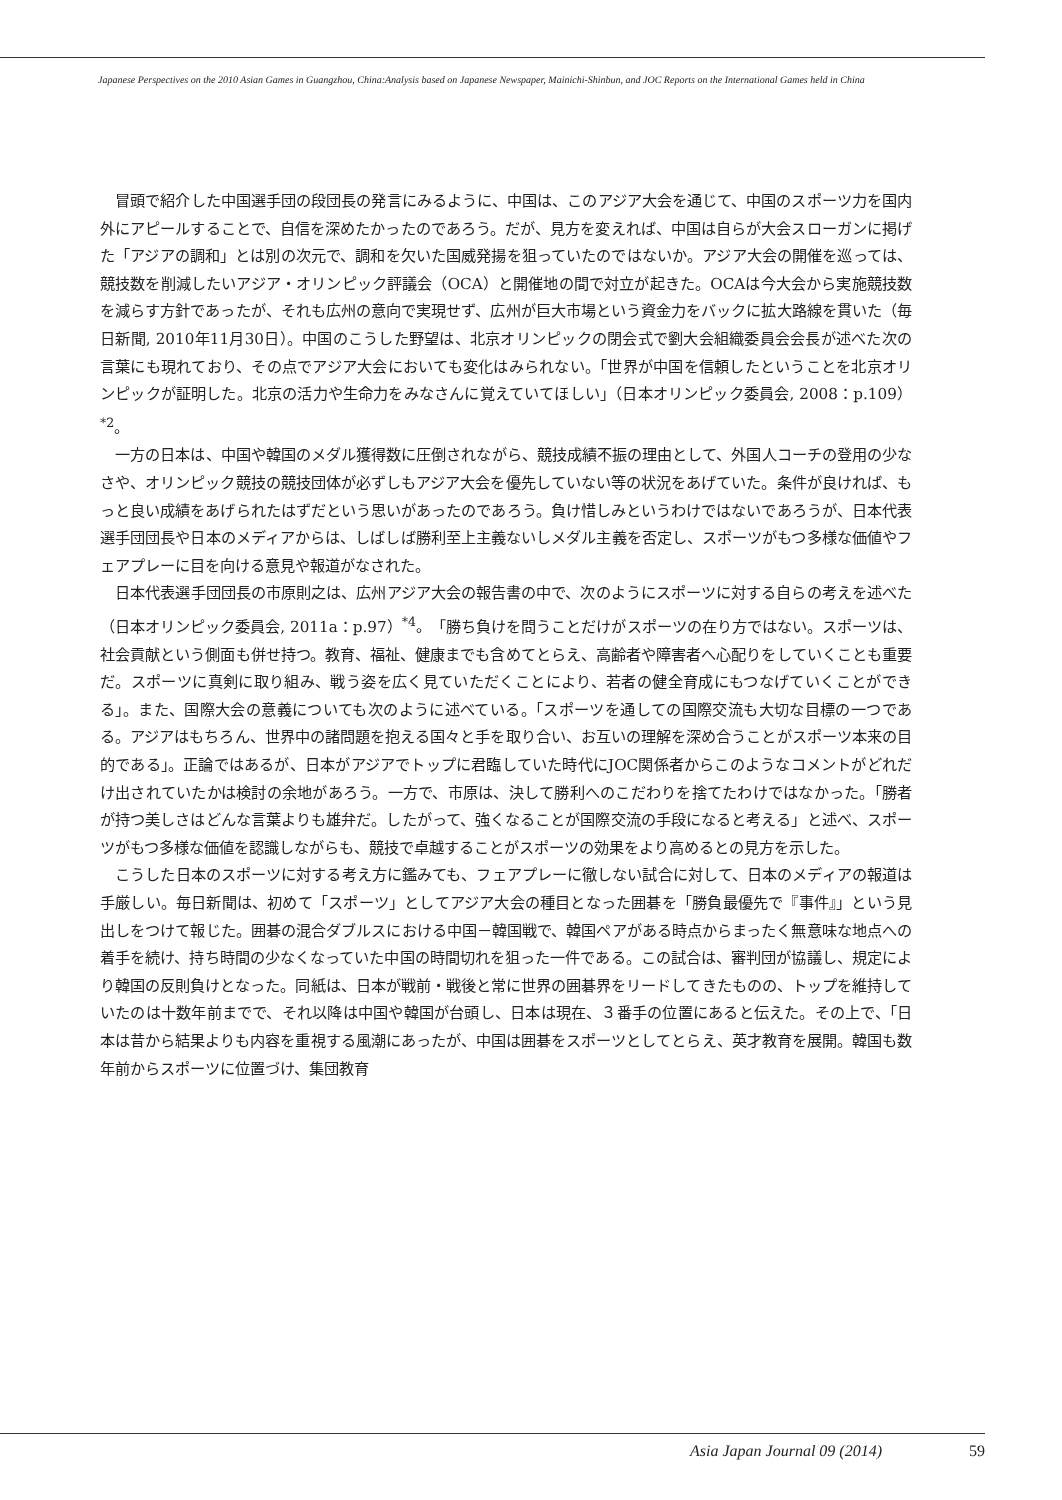Japanese Perspectives on the 2010 Asian Games in Guangzhou, China:Analysis based on Japanese Newspaper, Mainichi-Shinbun, and JOC Reports on the International Games held in China
冒頭で紹介した中国選手団の段団長の発言にみるように、中国は、このアジア大会を通じて、中国のスポーツ力を国内外にアピールすることで、自信を深めたかったのであろう。だが、見方を変えれば、中国は自らが大会スローガンに掲げた「アジアの調和」とは別の次元で、調和を欠いた国威発揚を狙っていたのではないか。アジア大会の開催を巡っては、競技数を削減したいアジア・オリンピック評議会（OCA）と開催地の間で対立が起きた。OCAは今大会から実施競技数を減らす方針であったが、それも広州の意向で実現せず、広州が巨大市場という資金力をバックに拡大路線を貫いた（毎日新聞, 2010年11月30日）。中国のこうした野望は、北京オリンピックの閉会式で劉大会組織委員会会長が述べた次の言葉にも現れており、その点でアジア大会においても変化はみられない。「世界が中国を信頼したということを北京オリンピックが証明した。北京の活力や生命力をみなさんに覚えていてほしい」（日本オリンピック委員会, 2008：p.109）<sup>*2</sup>。
一方の日本は、中国や韓国のメダル獲得数に圧倒されながら、競技成績不振の理由として、外国人コーチの登用の少なさや、オリンピック競技の競技団体が必ずしもアジア大会を優先していない等の状況をあげていた。条件が良ければ、もっと良い成績をあげられたはずだという思いがあったのであろう。負け惜しみというわけではないであろうが、日本代表選手団団長や日本のメディアからは、しばしば勝利至上主義ないしメダル主義を否定し、スポーツがもつ多様な価値やフェアプレーに目を向ける意見や報道がなされた。
日本代表選手団団長の市原則之は、広州アジア大会の報告書の中で、次のようにスポーツに対する自らの考えを述べた（日本オリンピック委員会, 2011a：p.97）<sup>*4</sup>。「勝ち負けを問うことだけがスポーツの在り方ではない。スポーツは、社会貢献という側面も併せ持つ。教育、福祉、健康までも含めてとらえ、高齢者や障害者へ心配りをしていくことも重要だ。スポーツに真剣に取り組み、戦う姿を広く見ていただくことにより、若者の健全育成にもつなげていくことができる」。また、国際大会の意義についても次のように述べている。「スポーツを通しての国際交流も大切な目標の一つである。アジアはもちろん、世界中の諸問題を抱える国々と手を取り合い、お互いの理解を深め合うことがスポーツ本来の目的である」。正論ではあるが、日本がアジアでトップに君臨していた時代にJOC関係者からこのようなコメントがどれだけ出されていたかは検討の余地があろう。一方で、市原は、決して勝利へのこだわりを捨てたわけではなかった。「勝者が持つ美しさはどんな言葉よりも雄弁だ。したがって、強くなることが国際交流の手段になると考える」と述べ、スポーツがもつ多様な価値を認識しながらも、競技で卓越することがスポーツの効果をより高めるとの見方を示した。
こうした日本のスポーツに対する考え方に鑑みても、フェアプレーに徹しない試合に対して、日本のメディアの報道は手厳しい。毎日新聞は、初めて「スポーツ」としてアジア大会の種目となった囲碁を「勝負最優先で『事件』」という見出しをつけて報じた。囲碁の混合ダブルスにおける中国－韓国戦で、韓国ペアがある時点からまったく無意味な地点への着手を続け、持ち時間の少なくなっていた中国の時間切れを狙った一件である。この試合は、審判団が協議し、規定により韓国の反則負けとなった。同紙は、日本が戦前・戦後と常に世界の囲碁界をリードしてきたものの、トップを維持していたのは十数年前までで、それ以降は中国や韓国が台頭し、日本は現在、３番手の位置にあると伝えた。その上で、「日本は昔から結果よりも内容を重視する風潮にあったが、中国は囲碁をスポーツとしてとらえ、英才教育を展開。韓国も数年前からスポーツに位置づけ、集団教育
Asia Japan Journal 09 (2014) 59